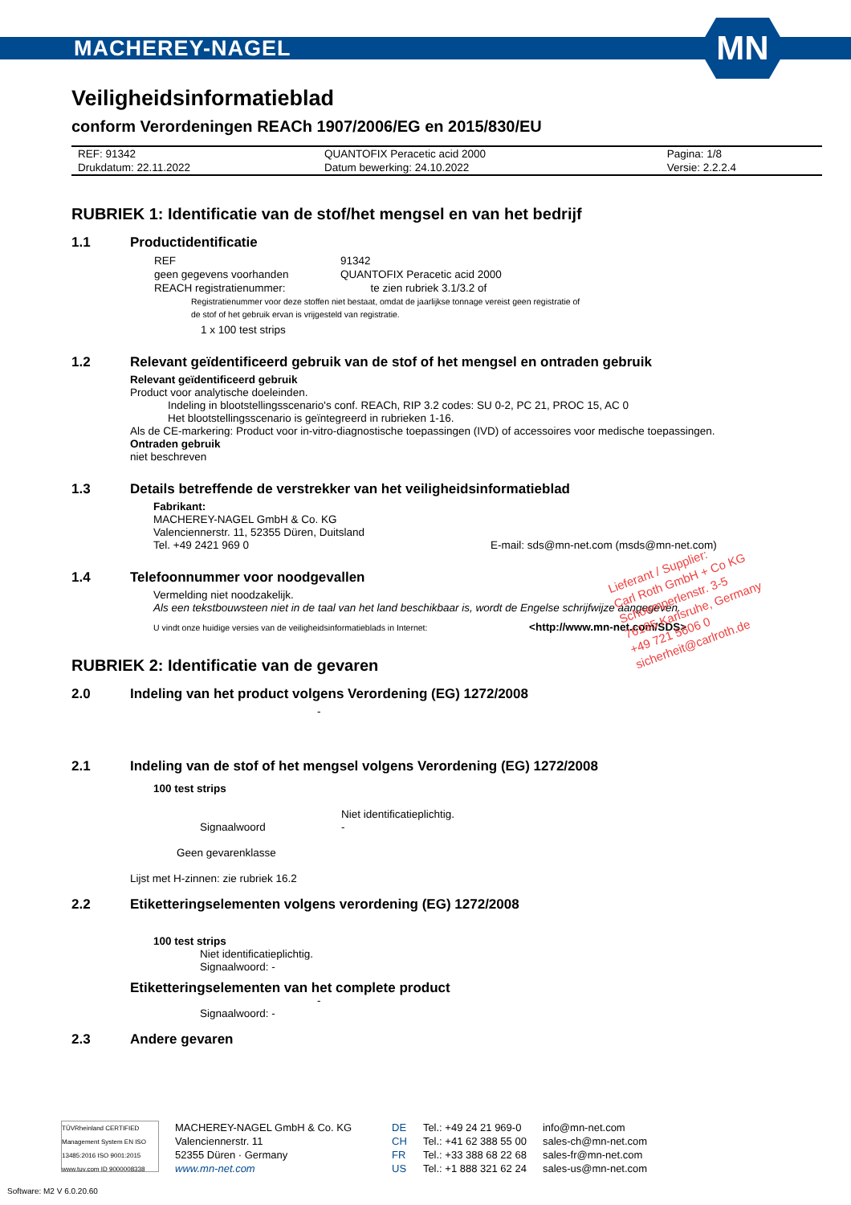MACHEREY-NAGEL
MN
Veiligheidsinformatieblad
conform Verordeningen REACh 1907/2006/EG en 2015/830/EU
| REF: 91342 | QUANTOFIX Peracetic acid 2000 | Pagina: 1/8 |
| Drukdatum: 22.11.2022 | Datum bewerking: 24.10.2022 | Versie: 2.2.2.4 |
RUBRIEK 1: Identificatie van de stof/het mengsel en van het bedrijf
1.1 Productidentificatie
| REF | 91342 |
| geen gegevens voorhanden | QUANTOFIX Peracetic acid 2000 |
| REACH registratienummer: | te zien rubriek 3.1/3.2 of |
Registratienummer voor deze stoffen niet bestaat, omdat de jaarlijkse tonnage vereist geen registratie of
de stof of het gebruik ervan is vrijgesteld van registratie.
1 x 100 test strips
1.2 Relevant geïdentificeerd gebruik van de stof of het mengsel en ontraden gebruik
Relevant geïdentificeerd gebruik
Product voor analytische doeleinden.
Indeling in blootstellingsscenario's conf. REACh, RIP 3.2 codes: SU 0-2, PC 21, PROC 15, AC 0
Het blootstellingsscenario is geïntegreerd in rubrieken 1-16.
Als de CE-markering: Product voor in-vitro-diagnostische toepassingen (IVD) of accessoires voor medische toepassingen.
Ontraden gebruik
niet beschreven
1.3 Details betreffende de verstrekker van het veiligheidsinformatieblad
Fabrikant:
MACHEREY-NAGEL GmbH & Co. KG
Valenciennerstr. 11, 52355 Düren, Duitsland
Tel. +49 2421 969 0 E-mail: sds@mn-net.com (msds@mn-net.com)
1.4 Telefoonnummer voor noodgevallen
Vermelding niet noodzakelijk.
Als een tekstbouwsteen niet in de taal van het land beschikbaar is, wordt de Engelse schrijfwijze aangegeven.
U vindt onze huidige versies van de veiligheidsinformatieblads in Internet: <http://www.mn-net.com/SDS>
RUBRIEK 2: Identificatie van de gevaren
2.0 Indeling van het product volgens Verordening (EG) 1272/2008
-
2.1 Indeling van de stof of het mengsel volgens Verordening (EG) 1272/2008
100 test strips
Niet identificatieplichtig.
Signaalwoord -
Geen gevarenklasse
Lijst met H-zinnen: zie rubriek 16.2
2.2 Etiketteringselementen volgens verordening (EG) 1272/2008
100 test strips
Niet identificatieplichtig.
Signaalwoord: -
Etiketteringselementen van het complete product
-
Signaalwoord: -
2.3 Andere gevaren
Lieferant / Supplier:
Carl Roth GmbH + Co KG
Schoemperlenstr. 3-5
76185 Karlsruhe, Germany
+49 721 5606 0
sicherheit@carlroth.de
TÜVRheinland CERTIFIED
Management System EN ISO 13485:2016 ISO 9001:2015
www.tuv.com ID 9000008338
MACHEREY-NAGEL GmbH & Co. KG
Valenciennerstr. 11
52355 Düren · Germany
www.mn-net.com
DE
CH
FR
US
Tel.: +49 24 21 969-0
Tel.: +41 62 388 55 00
Tel.: +33 388 68 22 68
Tel.: +1 888 321 62 24
info@mn-net.com
sales-ch@mn-net.com
sales-fr@mn-net.com
sales-us@mn-net.com
Software: M2 V 6.0.20.60